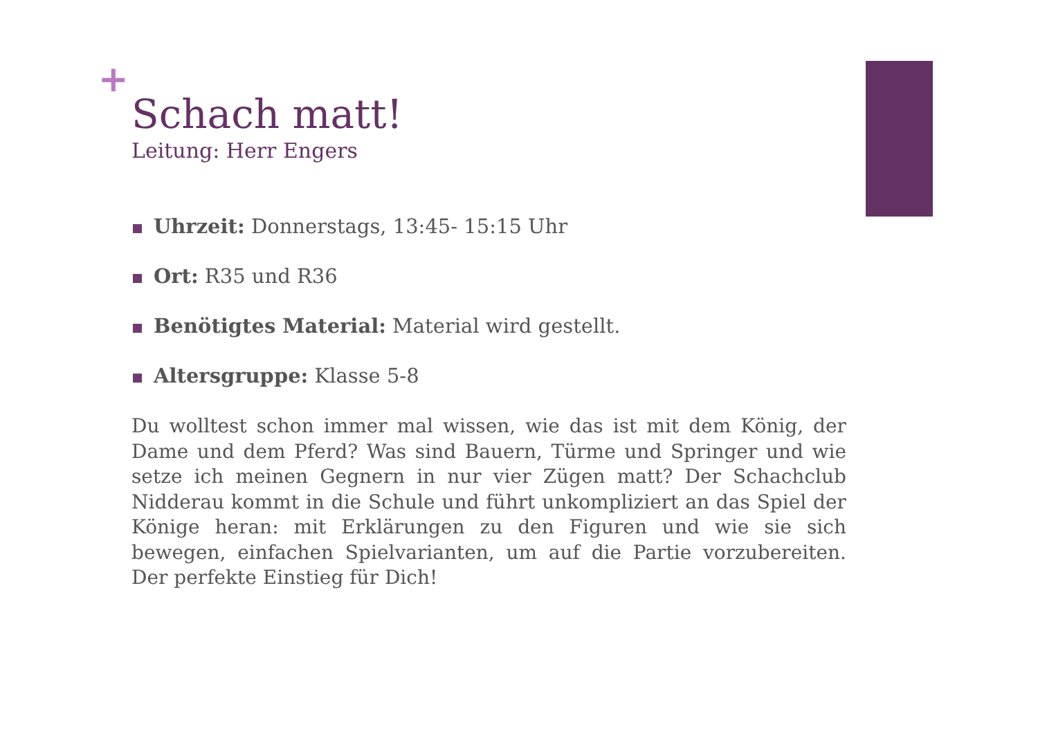+
Schach matt!
Leitung: Herr Engers
Uhrzeit: Donnerstags, 13:45- 15:15 Uhr
Ort: R35 und R36
Benötigtes Material: Material wird gestellt.
Altersgruppe: Klasse 5-8
Du wolltest schon immer mal wissen, wie das ist mit dem König, der Dame und dem Pferd? Was sind Bauern, Türme und Springer und wie setze ich meinen Gegnern in nur vier Zügen matt? Der Schachclub Nidderau kommt in die Schule und führt unkompliziert an das Spiel der Könige heran: mit Erklärungen zu den Figuren und wie sie sich bewegen, einfachen Spielvarianten, um auf die Partie vorzubereiten. Der perfekte Einstieg für Dich!